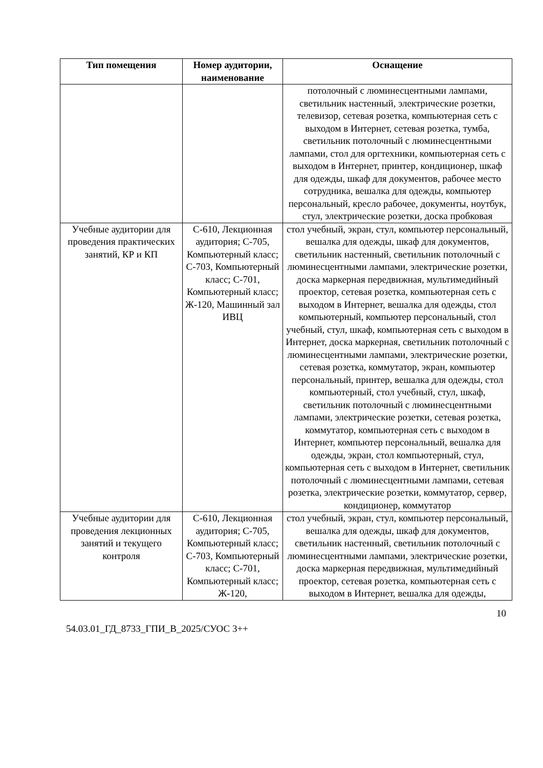| Тип помещения | Номер аудитории, наименование | Оснащение |
| --- | --- | --- |
| | | потолочный с люминесцентными лампами, светильник настенный, электрические розетки, телевизор, сетевая розетка, компьютерная сеть с выходом в Интернет, сетевая розетка, тумба, светильник потолочный с люминесцентными лампами, стол для оргтехники, компьютерная сеть с выходом в Интернет, принтер, кондиционер, шкаф для одежды, шкаф для документов, рабочее место сотрудника, вешалка для одежды, компьютер персональный, кресло рабочее, документы, ноутбук, стул, электрические розетки, доска пробковая |
| Учебные аудитории для проведения практических занятий, КР и КП | С-610, Лекционная аудитория; С-705, Компьютерный класс; С-703, Компьютерный класс; С-701, Компьютерный класс; Ж-120, Машинный зал ИВЦ | стол учебный, экран, стул, компьютер персональный, вешалка для одежды, шкаф для документов, светильник настенный, светильник потолочный с люминесцентными лампами, электрические розетки, доска маркерная передвижная, мультимедийный проектор, сетевая розетка, компьютерная сеть с выходом в Интернет, вешалка для одежды, стол компьютерный, компьютер персональный, стол учебный, стул, шкаф, компьютерная сеть с выходом в Интернет, доска маркерная, светильник потолочный с люминесцентными лампами, электрические розетки, сетевая розетка, коммутатор, экран, компьютер персональный, принтер, вешалка для одежды, стол компьютерный, стол учебный, стул, шкаф, светильник потолочный с люминесцентными лампами, электрические розетки, сетевая розетка, коммутатор, компьютерная сеть с выходом в Интернет, компьютер персональный, вешалка для одежды, экран, стол компьютерный, стул, компьютерная сеть с выходом в Интернет, светильник потолочный с люминесцентными лампами, сетевая розетка, электрические розетки, коммутатор, сервер, кондиционер, коммутатор |
| Учебные аудитории для проведения лекционных занятий и текущего контроля | С-610, Лекционная аудитория; С-705, Компьютерный класс; С-703, Компьютерный класс; С-701, Компьютерный класс; Ж-120, | стол учебный, экран, стул, компьютер персональный, вешалка для одежды, шкаф для документов, светильник настенный, светильник потолочный с люминесцентными лампами, электрические розетки, доска маркерная передвижная, мультимедийный проектор, сетевая розетка, компьютерная сеть с выходом в Интернет, вешалка для одежды, |
10
54.03.01_ГД_8733_ГПИ_В_2025/СУОС 3++